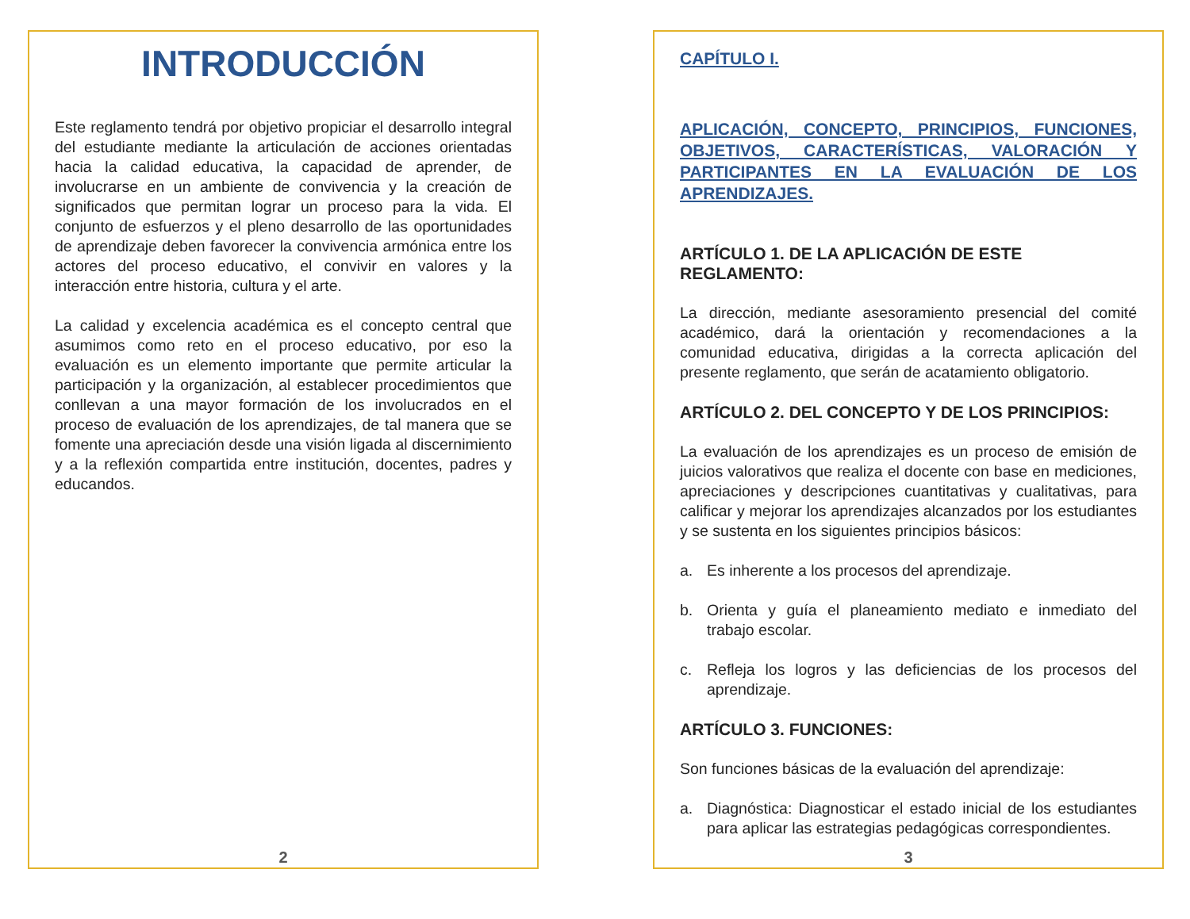INTRODUCCIÓN
Este reglamento tendrá por objetivo propiciar el desarrollo integral del estudiante mediante la articulación de acciones orientadas hacia la calidad educativa, la capacidad de aprender, de involucrarse en un ambiente de convivencia y la creación de significados que permitan lograr un proceso para la vida. El conjunto de esfuerzos y el pleno desarrollo de las oportunidades de aprendizaje deben favorecer la convivencia armónica entre los actores del proceso educativo, el convivir en valores y la interacción entre historia, cultura y el arte.
La calidad y excelencia académica es el concepto central que asumimos como reto en el proceso educativo, por eso la evaluación es un elemento importante que permite articular la participación y la organización, al establecer procedimientos que conllevan a una mayor formación de los involucrados en el proceso de evaluación de los aprendizajes, de tal manera que se fomente una apreciación desde una visión ligada al discernimiento y a la reflexión compartida entre institución, docentes, padres y educandos.
2
CAPÍTULO I.
APLICACIÓN, CONCEPTO, PRINCIPIOS, FUNCIONES, OBJETIVOS, CARACTERÍSTICAS, VALORACIÓN Y PARTICIPANTES EN LA EVALUACIÓN DE LOS APRENDIZAJES.
ARTÍCULO 1. DE LA APLICACIÓN DE ESTE REGLAMENTO:
La dirección, mediante asesoramiento presencial del comité académico, dará la orientación y recomendaciones a la comunidad educativa, dirigidas a la correcta aplicación del presente reglamento, que serán de acatamiento obligatorio.
ARTÍCULO 2. DEL CONCEPTO Y DE LOS PRINCIPIOS:
La evaluación de los aprendizajes es un proceso de emisión de juicios valorativos que realiza el docente con base en mediciones, apreciaciones y descripciones cuantitativas y cualitativas, para calificar y mejorar los aprendizajes alcanzados por los estudiantes y se sustenta en los siguientes principios básicos:
a. Es inherente a los procesos del aprendizaje.
b. Orienta y guía el planeamiento mediato e inmediato del trabajo escolar.
c. Refleja los logros y las deficiencias de los procesos del aprendizaje.
ARTÍCULO 3. FUNCIONES:
Son funciones básicas de la evaluación del aprendizaje:
a. Diagnóstica: Diagnosticar el estado inicial de los estudiantes para aplicar las estrategias pedagógicas correspondientes.
3